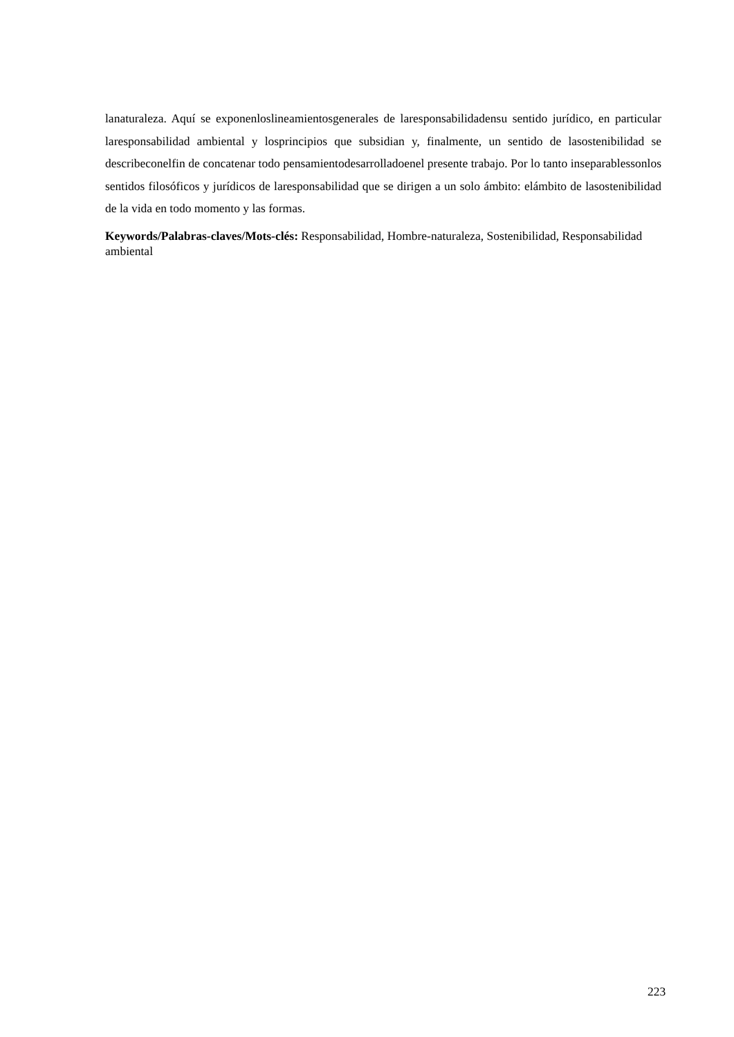lanaturaleza. Aquí se exponenloslineamientosgenerales de laresponsabilidadensu sentido jurídico, en particular laresponsabilidad ambiental y losprincipios que subsidian y, finalmente, un sentido de lasostenibilidad se describeconelfin de concatenar todo pensamientodesarrolladoenel presente trabajo. Por lo tanto inseparablessonlos sentidos filosóficos y jurídicos de laresponsabilidad que se dirigen a un solo ámbito: elámbito de lasostenibilidad de la vida en todo momento y las formas.
Keywords/Palabras-claves/Mots-clés: Responsabilidad, Hombre-naturaleza, Sostenibilidad, Responsabilidad ambiental
223